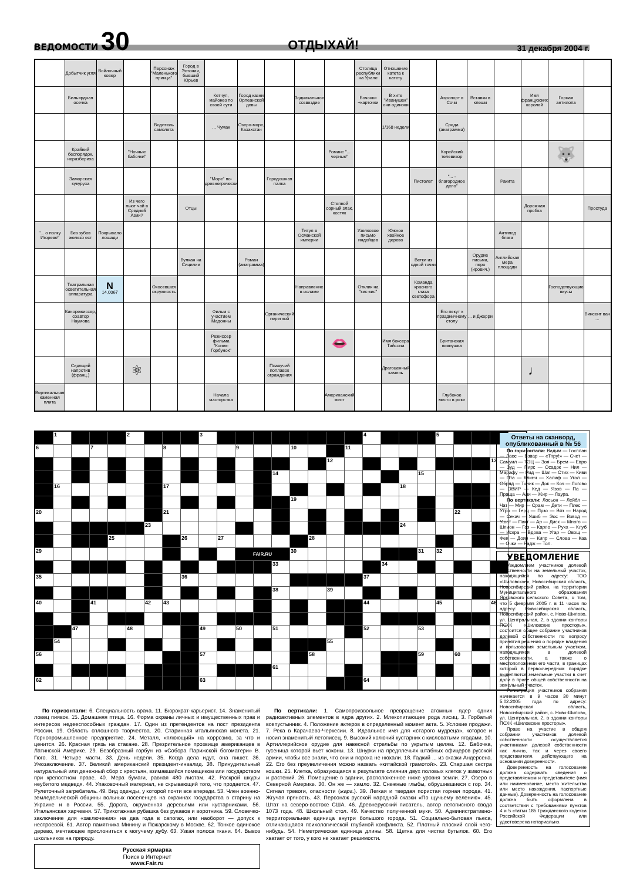ВЕДОМОСТИ 30 ОТДЫХАЙ! 31 декабря 2004 г.
| | Добытчик угля | Войлочный ковер | | Персонаж "Маленького принца" | Город в Эстонии, бывший Юрьев | | | | | | Столица республики на Урале | Отношение катета к катету | | | | | | | |
| | Бильярдная осечка | | | | | Кетчуп, майонез по своей сути | Город казни Орлеанской девы | | Зодиакальное созвездие | | Бочонки +карточки | В хите "Иванушек" они одиноки | | Аэропорт в Сочи | Вставки в клеши | | Имя французских королей | Горная антилопа | |
| | | | | Водитель самолета | | ... Чумак | Озеро-море, Казахстан | | | | | 1/168 недели | | Среда (анаграмма) | | | | | |
| | Крайний беспорядок, неразбериха | | "Ночные бабочки" | | | | | | | Романс "... черные" | | | | Корейский телевизор | | | | 🐺 | |
| | Заморская кукуруза | | | | | "Море" по-древнегречески | | Городошная палка | | | | | Пистолет | "... - благородное дело" | | Ракита | | | |
| | | | Из чего пьют чай в Средней Азии? | | Отцы | | | | | Степной сорный злак, костяк | | | | | | | Дорожная пробка | | Простуда |
| "... о полку Игореве" | Без зубов железо ест | Покрывало лошади | | | | | | | Титул в Османской империи | | Узелковое письмо индейцев | Южное хвойное дерево | | | | Антипод блага | | | |
| | | | | | Вулкан на Сицилии | | Роман (анаграмма) | | | | | | Ветки из одной точки | | Орудие письма, перо (ирович.) | Английская мера площади | | | |
| | Театральная осветительная аппаратура | N 14,0067 | | Окосевшая окружность | | | | | Направление в исламе | | Отклик на "кис-кис" | | Команда красного глаза светофора | | | | | Господствующие вкусы | |
| | Кинорежиссер, соавтор Наумова | | | | | Фильм с участием Мадонны | | Органический перегной | | | | | | Его пекут к праздничному столу | ... и Джерри | | | | Винсент ван ... |
| | | | | | | Режиссер фильма "Конек-Горбунок" | | | | 👄 | | Имя боксера Тайсона | | Британская пивнушка | | | | | |
| | Сидящий напротив (франц.) | | ⚛ | | | | | Плавучий поплавок ограждения | | | | Драгоценный камень | | | | | ♩ | | |
| Вертикальная каменная плита | | | | | | Начала мастерства | | | | Американский мент | | | | Глубокое место в реке | | | | | |
| | 1 | | | | 2 | | | | 3 | | | | | | | | | 4 | | | | 5 | | | | |
| 6 | | | 7 | | | | 8 | | | | 9 | | | 10 | | | 11 | | | | | | | | | |
| | | | | | | | | | | | | | | | | 12 | | | | | | | | | 13 | |
| | | | | | | | | | | | | | 14 | | | | | | | | 15 | | | | | |
| | 16 | | | | | | 17 | | | | | | | | | | | | | 18 | | | | | | |
| | | | | | | | | | | | | | | 19 | | | | | | | | | | | | |
| 20 | | | | | | | 21 | | | | | | | | | | | | | | | | 22 | | | |
| | | | | | | 23 | | | | | | | | | | | | | | 24 | | | | | | |
| | | | | 25 | | | | 26 | | 27 | | | | | 28 | | | | | | | | | | | |
| 29 | | | | | | | | | | | FAIR.RU | | | 30 | | | | | | | 31 | 32 | | | | |
| | | | | | | | | | | | | | 33 | | | | | | 34 | | | | | | | |
| 35 | | | | | | | | 36 | | | | | | | | | | 37 | | | | | | | | |
| | | | | | | | | | | | | | 38 | | | 39 | | | | | | | | | | |
| 40 | | | 41 | | | 42 | 43 | | | | | | | | | | | 44 | | | | 45 | | | 46 | |
| | | 47 | | | 48 | | | | 49 | | 50 | | 51 | | | | | 52 | | | 53 | | | | | |
| | 54 | | | | | | | | | | | | | | | 55 | | | | | | | | | | |
| 56 | | | | | | | | | 57 | | | | | | 58 | | | | | | 59 | | 60 | | | |
| | | | | | | | | | | | | | 61 | | | | | | | | | | | | | |
| 62 | | | | | | | | | 63 | | | | | | | | | 64 | | | | | | | | |
Ответы на сканворд, опубликованный в № 56
По горизонтали: Вадим — Госплан — Лаос — Взвар — «Тпру!» — Счет — Самуил — ТЭЦ — Зоя — Брем — Евро — Зуд — Пирс — Осадок — Нил — Марафу — Рид — Шаг — Стих — Киви — Пта — Клинч — Халиф — Угол — Обряд — Тоник — Док — Коч — Логово — ОВИР — Кед — Язов — Па — Праща — Али — Жир — Лаура.
По вертикали: Лосьон — Лейбл — Чат — Мир — Срам — Дети — Плес — Утро — Герц — Пузо — Вяз — Народ — Секач — Ушиб — Эос — Взвод — Ушат — Пакт — Ар — Диск — Много — Шпион — Газ — Карло — Рухх — Клуб — Искра — Вдова — Угар — Овощ — Фея — Дояр — Кипр — Слова — Каа — Очки — Радж — Тол.
УВЕДОМЛЕНИЕ
Уведомляем участников долевой собственности на земельный участок, находящийся по адресу: ТОО «Шиловское», Новосибирская область, Новосибирский район, на территории Муниципального образования Ярковского сельского Совета, о том, что 5 февраля 2005 г. в 11 часов по адресу: Новосибирская область, Новосибирский район, с. Ново-Шилово, ул. Центральная, 2, в здании конторы ПСХК «Шиловские просторы», состоится общее собрание участников долевой собственности по вопросу принятия решения о порядке владения и пользования земельным участком, находящимся в долевой собственности, а также о местоположении его части, в границах которой в первоочередном порядке выделяются земельные участки в счет доли в праве общей собственности на земельный участок.
Регистрация участников собрания начинается в 9 часов 30 минут 5.02.2005 года по адресу: Новосибирская область, Новосибирский район, с. Ново-Шилово, ул. Центральная, 2, в здании конторы ПСХК «Шиловские просторы».
Право на участие в общем собрании участников долевой собственности осуществляется участниками долевой собственности как лично, так и через своего представителя, действующего на основании доверенности.
Доверенность на голосование должна содержать сведения о представляемом и представителе (имя или наименование, место жительства или место нахождения, паспортные данные). Доверенность на голосование должна быть оформлена в соответствии с требованиями пунктов 4 и 5 статьи 185 Гражданского кодекса Российской Федерации или удостоверена нотариально.
По горизонтали: 6. Специальность врача. 11. Бюрократ-карьерист. 14. Знаменитый ловец пиявок. 15. Домашняя птица. 16. Форма охраны личных и имущественных прав и интересов недееспособных граждан. 17. Один из претендентов на пост президента России. 19. Область сплошного творчества. 20. Старинная итальянская монета. 21. Горнопромышленное предприятие. 24. Металл, «плюющий» на коррозию, за что и ценится. 26. Красная грязь на стакане. 28. Презрительное прозвище американцев в Латинской Америке. 29. Безобразный горбун из «Собора Парижской богоматери» В. Гюго. 31. Четыре масти. 33. День недели. 35. Когда дела идут, она пишет. 36. Умозаключение. 37. Великий американский президент-инвалид. 38. Принудительный натуральный или денежный сбор с крестьян, взимавшийся помещиком или государством при крепостном праве. 40. Мера бумаги, равная 480 листам. 42. Раскрой шкуры неубитого медведя. 44. Упаковочный материал, не скрывающий того, что продается. 47. Рулеточный загребатель. 49. Вид одежды, у которой почти все впереди. 53. Член военно-земледельческой общины вольных поселенцев на окраинах государства в старину на Украине и в России. 55. Дорога, окруженная деревьями или кустарниками. 56. Итальянская харчевня. 57. Трикотажная рубашка без рукавов и воротника. 59. Словечко-заключение для «заключения» на два года в сапогах, или наоборот — допуск к нестроевой. 61. Автор памятника Минину и Пожарскому в Москве. 62. Тонкое одинокое дерево, мечтающее прислониться к могучему дубу. 63. Узкая полоса ткани. 64. Вывоз школьников на природу.
Русская ярмарка
Поиск в Интернет
www.Fair.ru
По вертикали: 1. Самопроизвольное превращение атомных ядер одних радиоактивных элементов в ядра других. 2. Млекопитающее рода лисиц. 3. Горбатый всепустынник. 4. Положение актеров в определенный момент акта. 5. Условие продажи. 7. Река в Карачаево-Черкесии. 8. Идеальное имя для «старого мудреца», которое и носил знаменитый летописец. 9. Высокий колючий кустарник с кисловатыми ягодами. 10. Артиллерийское орудие для навесной стрельбы по укрытым целям. 12. Бабочка, гусеница которой вьет коконы. 13. Шнурки на предплечьях штабных офицеров русской армии, чтобы все знали, что они и пороха не нюхали. 18. Гадкий ... из сказки Андерсена. 22. Его без преувеличения можно назвать «китайской грамотой». 23. Старшая сестра кошки. 25. Клетка, образующаяся в результате слияния двух половых клеток у животных и растений. 26. Помещение в здании, расположенное ниже уровня земли. 27. Озеро в Северной Америке. 30. Он же — хамло. 32. Снежные глыбы, обрушившиеся с гор. 34. Сигнал тревоги, опасности (жарг.). 39. Легкая и твердая пористая горная порода. 41. Жгучая пряность. 43. Персонаж русской народной сказки «По щучьему велению». 45. Штат на северо-востоке США. 46. Древнерусский писатель, автор летописного свода 1073 года. 48. Школьный стол. 49. Качество полученной муки. 50. Административно-территориальная единица внутри большого города. 51. Социально-бытовая пьеса, отличающаяся психологической глубиной конфликта. 52. Плотный плоский слой чего-нибудь. 54. Неметрическая единица длины. 58. Щетка для чистки бутылок. 60. Его хватает от того, у кого не хватает решимости.